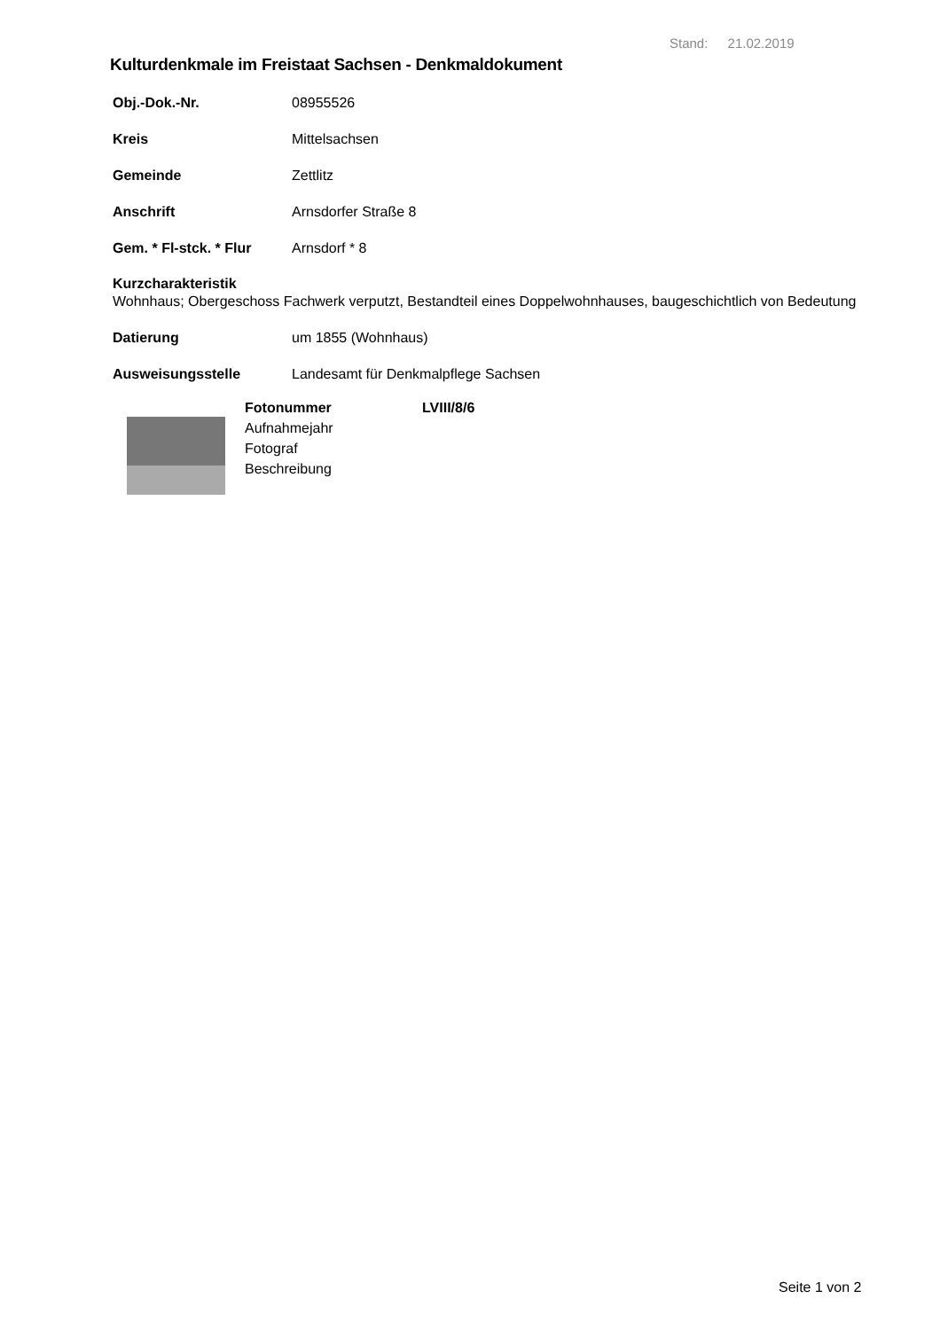Stand: 21.02.2019
Kulturdenkmale im Freistaat Sachsen - Denkmaldokument
Obj.-Dok.-Nr. 08955526
Kreis Mittelsachsen
Gemeinde Zettlitz
Anschrift Arnsdorfer Straße 8
Gem. * Fl-stck. * Flur Arnsdorf * 8
Kurzcharakteristik
Wohnhaus; Obergeschoss Fachwerk verputzt, Bestandteil eines Doppelwohnhauses, baugeschichtlich von Bedeutung
Datierung um 1855 (Wohnhaus)
Ausweisungsstelle Landesamt für Denkmalpflege Sachsen
Fotonummer
Aufnahmejahr
Fotograf
Beschreibung
LVIII/8/6
Seite 1 von 2